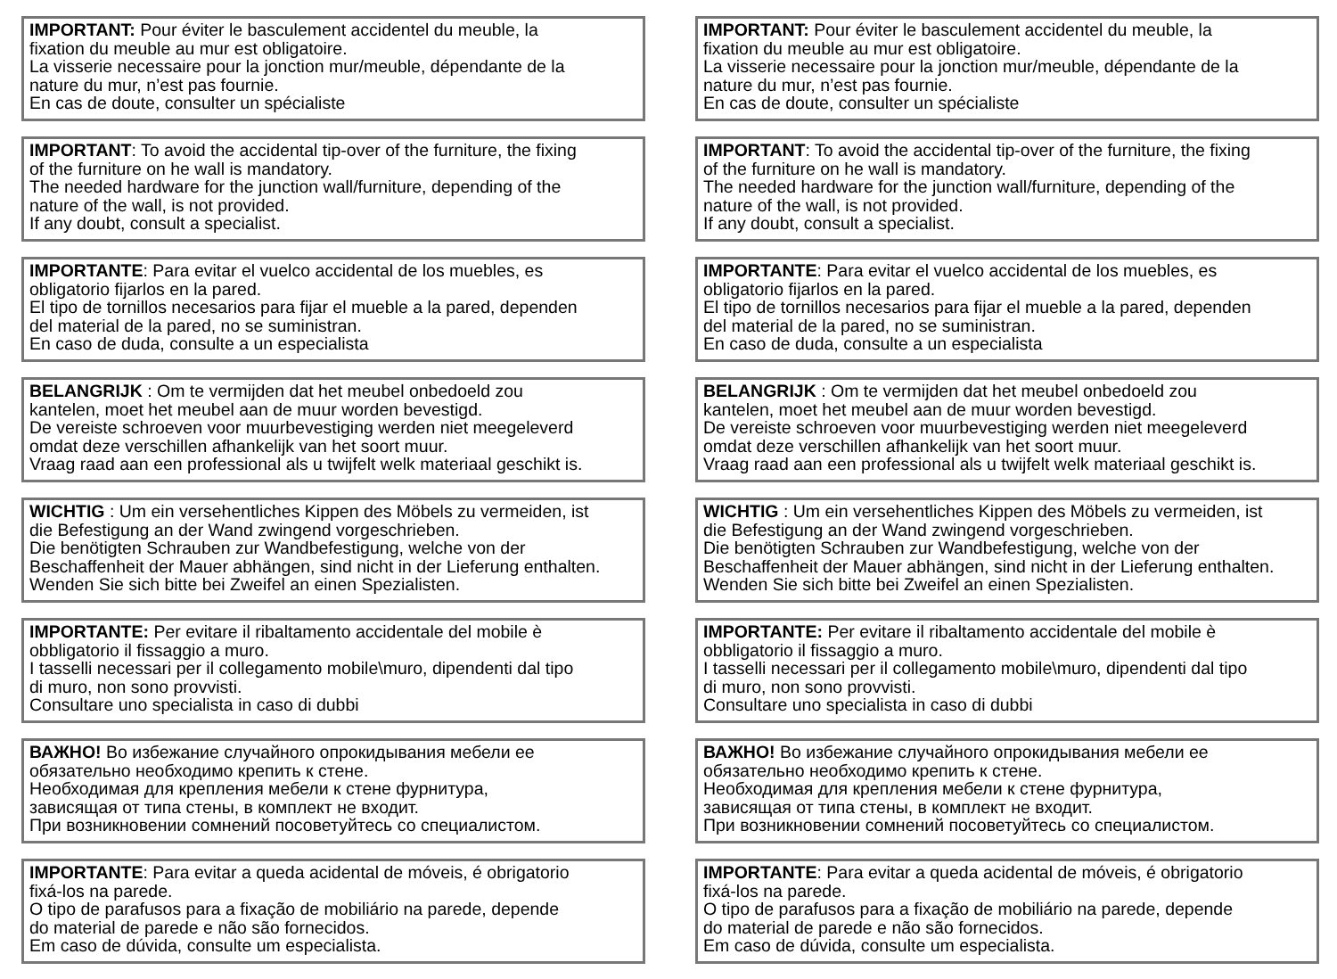IMPORTANT: Pour éviter le basculement accidentel du meuble, la
fixation du meuble au mur est obligatoire.
La visserie necessaire pour la jonction mur/meuble, dépendante de la
nature du mur, n’est pas fournie.
En cas de doute, consulter un spécialiste
IMPORTANT: To avoid the accidental tip-over of the furniture, the fixing
of the furniture on he wall is mandatory.
The needed hardware for the junction wall/furniture, depending of the
nature of the wall, is not provided.
If any doubt, consult a specialist.
IMPORTANTE: Para evitar el vuelco accidental de los muebles, es
obligatorio fijarlos en la pared.
El tipo de tornillos necesarios para fijar el mueble a la pared, dependen
del material de la pared, no se suministran.
En caso de duda, consulte a un especialista
BELANGRIJK : Om te vermijden dat het meubel onbedoeld zou
kantelen, moet het meubel aan de muur worden bevestigd.
De vereiste schroeven voor muurbevestiging werden niet meegeleverd
omdat deze verschillen afhankelijk van het soort muur.
Vraag raad aan een professional als u twijfelt welk materiaal geschikt is.
WICHTIG : Um ein versehentliches Kippen des Möbels zu vermeiden, ist
die Befestigung an der Wand zwingend vorgeschrieben.
Die benötigten Schrauben zur Wandbefestigung, welche von der
Beschaffenheit der Mauer abhängen, sind nicht in der Lieferung enthalten.
Wenden Sie sich bitte bei Zweifel an einen Spezialisten.
IMPORTANTE: Per evitare il ribaltamento accidentale del mobile è
obbligatorio il fissaggio a muro.
I tasselli necessari per il collegamento mobile\muro, dipendenti dal tipo
di muro, non sono provvisti.
Consultare uno specialista in caso di dubbi
ВАЖНО! Во избежание случайного опрокидывания мебели ее
обязательно необходимо крепить к стене.
Необходимая для крепления мебели к стене фурнитура,
зависящая от типа стены, в комплект не входит.
При возникновении сомнений посоветуйтесь со специалистом.
IMPORTANTE: Para evitar a queda acidental de móveis, é obrigatorio
fixá-los na parede.
O tipo de parafusos para a fixação de mobiliário na parede, depende
do material de parede e não são fornecidos.
Em caso de dúvida, consulte um especialista.
IMPORTANT: Pour éviter le basculement accidentel du meuble, la
fixation du meuble au mur est obligatoire.
La visserie necessaire pour la jonction mur/meuble, dépendante de la
nature du mur, n’est pas fournie.
En cas de doute, consulter un spécialiste
IMPORTANT: To avoid the accidental tip-over of the furniture, the fixing
of the furniture on he wall is mandatory.
The needed hardware for the junction wall/furniture, depending of the
nature of the wall, is not provided.
If any doubt, consult a specialist.
IMPORTANTE: Para evitar el vuelco accidental de los muebles, es
obligatorio fijarlos en la pared.
El tipo de tornillos necesarios para fijar el mueble a la pared, dependen
del material de la pared, no se suministran.
En caso de duda, consulte a un especialista
BELANGRIJK : Om te vermijden dat het meubel onbedoeld zou
kantelen, moet het meubel aan de muur worden bevestigd.
De vereiste schroeven voor muurbevestiging werden niet meegeleverd
omdat deze verschillen afhankelijk van het soort muur.
Vraag raad aan een professional als u twijfelt welk materiaal geschikt is.
WICHTIG : Um ein versehentliches Kippen des Möbels zu vermeiden, ist
die Befestigung an der Wand zwingend vorgeschrieben.
Die benötigten Schrauben zur Wandbefestigung, welche von der
Beschaffenheit der Mauer abhängen, sind nicht in der Lieferung enthalten.
Wenden Sie sich bitte bei Zweifel an einen Spezialisten.
IMPORTANTE: Per evitare il ribaltamento accidentale del mobile è
obbligatorio il fissaggio a muro.
I tasselli necessari per il collegamento mobile\muro, dipendenti dal tipo
di muro, non sono provvisti.
Consultare uno specialista in caso di dubbi
ВАЖНО! Во избежание случайного опрокидывания мебели ее
обязательно необходимо крепить к стене.
Необходимая для крепления мебели к стене фурнитура,
зависящая от типа стены, в комплект не входит.
При возникновении сомнений посоветуйтесь со специалистом.
IMPORTANTE: Para evitar a queda acidental de móveis, é obrigatorio
fixá-los na parede.
O tipo de parafusos para a fixação de mobiliário na parede, depende
do material de parede e não são fornecidos.
Em caso de dúvida, consulte um especialista.